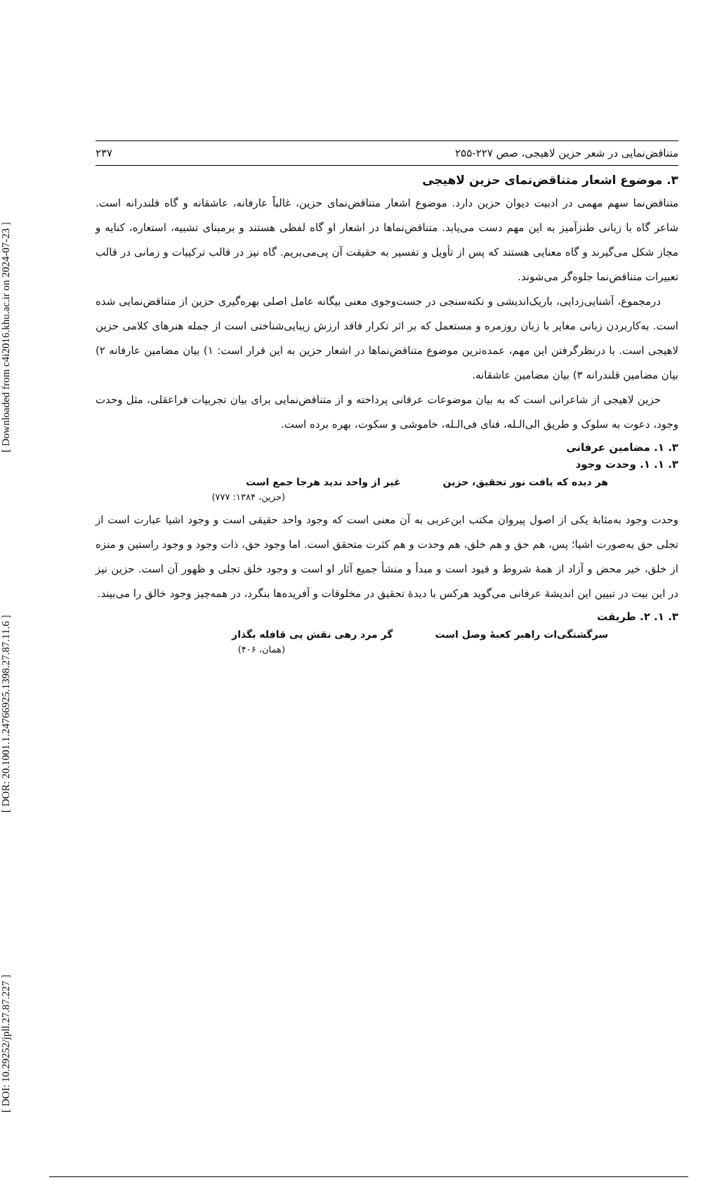[ DOI: 10.29252/jpll.27.87.227 ] [ DOR: 20.1001.1.24766925.1398.27.87.11.6 ] [ Downloaded from c4i2016.khu.ac.ir on 2024-07-23 ]
متناقض‌نمایی در شعر حزین لاهیجی، صص ۲۲۷-۲۵۵ ۲۳۷
۳. موضوع اشعار متناقض‌نمای حزین لاهیجی
متناقض‌نما سهم مهمی در ادبیت دیوان حزین دارد. موضوع اشعار متناقض‌نمای حزین، غالباً عارفانه، عاشقانه و گاه قلندرانه است. شاعر گاه با زبانی طنزآمیز به این مهم دست می‌یابد. متناقض‌نماها در اشعار او گاه لفظی هستند و برمبنای تشبیه، استعاره، کنایه و مجاز شکل می‌گیرند و گاه معنایی هستند که پس از تأویل و تفسیر به حقیقت آن پی‌می‌بریم. گاه نیز در قالب ترکیبات و زمانی در قالب تعبیرات متناقض‌نما جلوه‌گر می‌شوند.
درمجموع، آشنایی‌زدایی، باریک‌اندیشی و نکته‌سنجی در جست‌وجوی معنی بیگانه عامل اصلی بهره‌گیری حزین از متناقض‌نمایی شده است. به‌کاربردن زبانی مغایر با زبان روزمره و مستعمل که بر اثر تکرار فاقد ارزش زیبایی‌شناختی است از جمله هنرهای کلامی حزین لاهیجی است. با درنظرگرفتن این مهم، عمده‌ترین موضوع متناقض‌نماها در اشعار حزین به این قرار است: ۱) بیان مضامین عارفانه ۲) بیان مضامین قلندرانه ۳) بیان مضامین عاشقانه.
حزین لاهیجی از شاعرانی است که به بیان موضوعات عرفانی پرداخته و از متناقض‌نمایی برای بیان تجربیات فراعقلی، مثل وحدت وجود، دعوت به سلوک و طریق الی‌الـله، فنای فی‌الـله، خاموشی و سکوت، بهره برده است.
۳. ۱. مضامین عرفانی
۳. ۱. ۱. وحدت وجود
هر دیده که یافت نور تحقیق، حزین غیر از واحد ندید هرجا جمع است
(حزین، ۱۳۸۴: ۷۷۷)
وحدت وجود به‌مثابهٔ یکی از اصول پیروان مکتب ابن‌عربی به آن معنی است که وجود واحد حقیقی است و وجود اشیا عبارت است از تجلی حق به‌صورت اشیا؛ پس، هم حق و هم خلق، هم وحدت و هم کثرت متحقق است. اما وجود حق، ذات وجود و وجود راستین و منزه از خلق، خیر محض و آزاد از همهٔ شروط و قیود است و مبدأ و منشأ جمیع آثار او است و وجود خلق تجلی و ظهور آن است. حزین نیز در این بیت در تبیین این اندیشهٔ عرفانی می‌گوید هرکس با دیدهٔ تحقیق در مخلوقات و آفریده‌ها بنگرد، در همه‌چیز وجود خالق را می‌بیند.
۳. ۱. ۲. طریقت
سرگشتگی‌ات راهبر کعبهٔ وصل است گر مرد رهی نقش پی قافله بگذار
(همان، ۴۰۶)